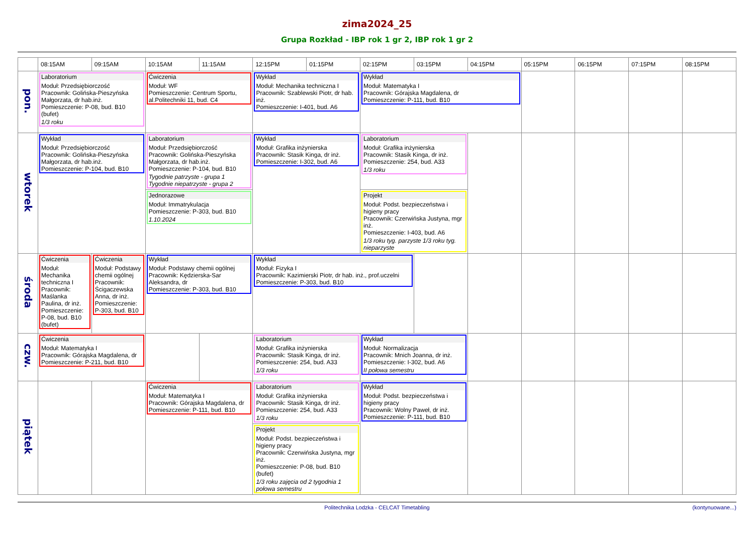zima2024_25
Grupa Rozkład - IBP rok 1 gr 2, IBP rok 1 gr 2
| | 08:15AM | 09:15AM | 10:15AM | 11:15AM | 12:15PM | 01:15PM | 02:15PM | 03:15PM | 04:15PM | 05:15PM | 06:15PM | 07:15PM | 08:15PM |
| --- | --- | --- | --- | --- | --- | --- | --- | --- | --- | --- | --- | --- | --- |
| pon. | Laboratorium Moduł: Przedsiębiorczość Pracownik: Golińska-Pieszyńska Małgorzata, dr hab.inż. Pomieszczenie: P-08, bud. B10 (bufet) 1/3 roku | | Ćwiczenia Moduł: WF Pomieszczenie: Centrum Sportu, al.Politechniki 11, bud. C4 | | Wykład Moduł: Mechanika techniczna I Pracownik: Szablewski Piotr, dr hab. inż. Pomieszczenie: I-401, bud. A6 | | Wykład Moduł: Matematyka I Pracownik: Górajska Magdalena, dr Pomieszczenie: P-111, bud. B10 | | | | | | |
| wtorek | Wykład Moduł: Przedsiębiorczość Pracownik: Golińska-Pieszyńska Małgorzata, dr hab.inż. Pomieszczenie: P-104, bud. B10 | | Laboratorium Moduł: Przedsiębiorczość Pracownik: Golińska-Pieszyńska Małgorzata, dr hab.inż. Pomieszczenie: P-104, bud. B10 Tygodnie patrzyste - grupa 1 Tygodnie niepatrzyste - grupa 2 | | Wykład Moduł: Grafika inżynierska Pracownik: Stasik Kinga, dr inż. Pomieszczenie: I-302, bud. A6 | | Laboratorium Moduł: Grafika inżynierska Pracownik: Stasik Kinga, dr inż. Pomieszczenie: 254, bud. A33 1/3 roku | | | | | | |
| | | | Jednorazowe Moduł: Immatrykulacja Pomieszczenie: P-303, bud. B10 1.10.2024 | | | | Projekt Moduł: Podst. bezpieczeństwa i higieny pracy Pracownik: Czerwińska Justyna, mgr inż. Pomieszczenie: I-403, bud. A6 1/3 roku tyg. parzyste 1/3 roku tyg. nieparzyste | | | | | | |
| środa | Ćwiczenia Moduł: Mechanika techniczna I Pracownik: Maślanka Paulina, dr inż. Pomieszczenie: P-08, bud. B10 (bufet) | Ćwiczenia Moduł: Podstawy chemii ogólnej Pracownik: Ścigaczewska Anna, dr inż. Pomieszczenie: P-303, bud. B10 | Wykład Moduł: Podstawy chemii ogólnej Pracownik: Kędzierska-Sar Aleksandra, dr Pomieszczenie: P-303, bud. B10 | | Wykład Moduł: Fizyka I Pracownik: Kazimierski Piotr, dr hab. inż., prof.uczelni Pomieszczenie: P-303, bud. B10 | | | | | | | | |
| czw. | Ćwiczenia Moduł: Matematyka I Pracownik: Górajska Magdalena, dr Pomieszczenie: P-211, bud. B10 | | | | Laboratorium Moduł: Grafika inżynierska Pracownik: Stasik Kinga, dr inż. Pomieszczenie: 254, bud. A33 1/3 roku | | Wykład Moduł: Normalizacja Pracownik: Mnich Joanna, dr inż. Pomieszczenie: I-302, bud. A6 II połowa semestru | | | | | | |
| piątek | | | Ćwiczenia Moduł: Matematyka I Pracownik: Górajska Magdalena, dr Pomieszczenie: P-111, bud. B10 | | Laboratorium Moduł: Grafika inżynierska Pracownik: Stasik Kinga, dr inż. Pomieszczenie: 254, bud. A33 1/3 roku | | Wykład Moduł: Podst. bezpieczeństwa i higieny pracy Pracownik: Wolny Paweł, dr inż. Pomieszczenie: P-111, bud. B10 | | | | | | |
| | | | | | Projekt Moduł: Podst. bezpieczeństwa i higieny pracy Pracownik: Czerwińska Justyna, mgr inż. Pomieszczenie: P-08, bud. B10 (bufet) 1/3 roku zajęcia od 2 tygodnia 1 połowa semestru | | | | | | | | |
Politechnika Lodzka - CELCAT Timetabling (kontynuowane...)